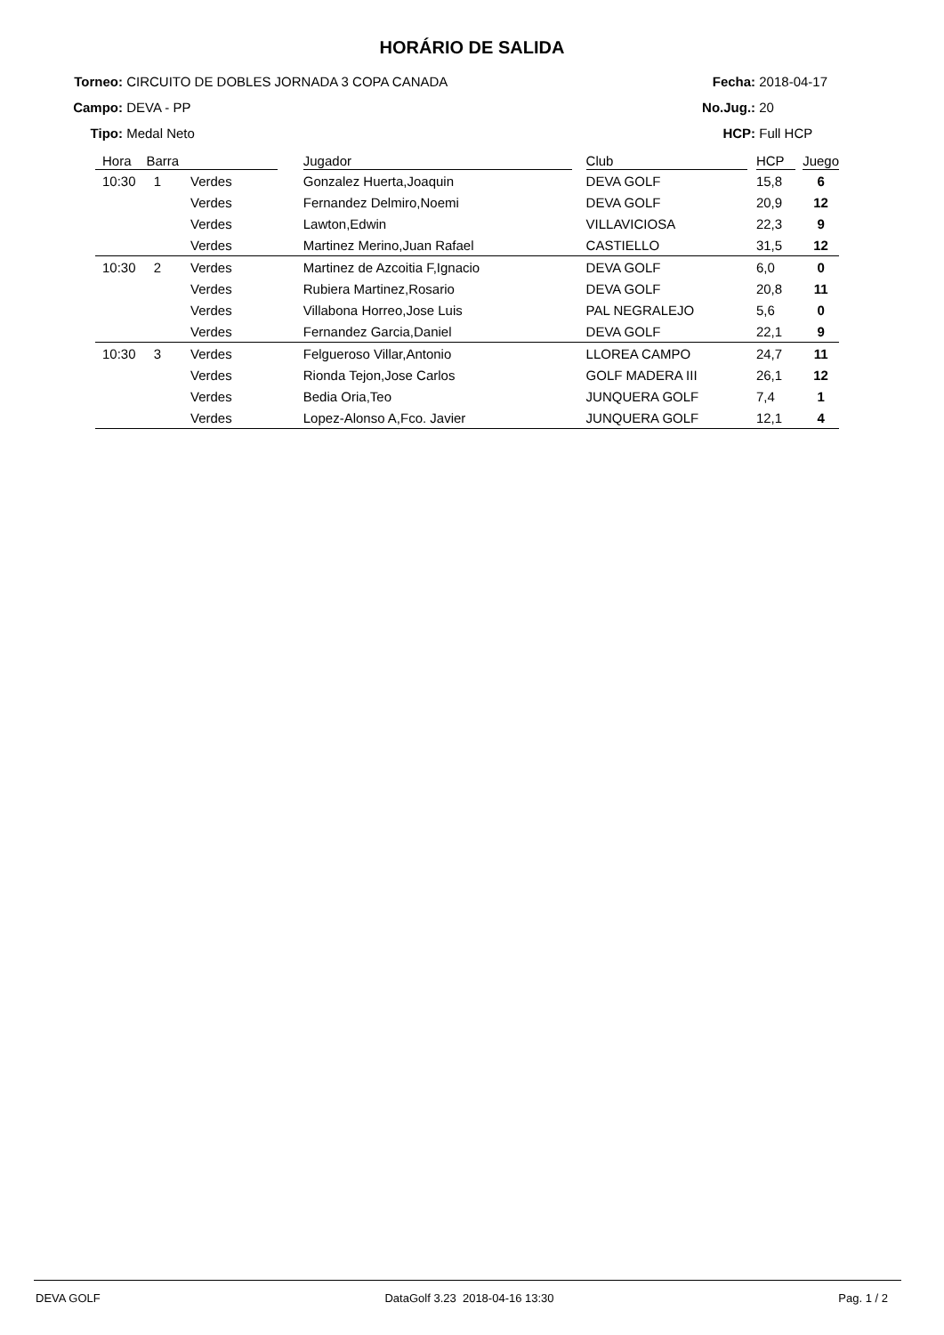HORÁRIO DE SALIDA
Torneo: CIRCUITO DE DOBLES JORNADA 3 COPA CANADA
Campo: DEVA - PP
Tipo: Medal Neto
Fecha: 2018-04-17
No.Jug.: 20
HCP: Full HCP
| Hora | Barra | | | Jugador | | Club | | HCP | | Juego |
| --- | --- | --- | --- | --- | --- | --- | --- | --- | --- | --- |
| 10:30 | 1 | Verdes | | Gonzalez Huerta,Joaquin | | DEVA GOLF | | 15,8 | | 6 |
| | | Verdes | | Fernandez Delmiro,Noemi | | DEVA GOLF | | 20,9 | | 12 |
| | | Verdes | | Lawton,Edwin | | VILLAVICIOSA | | 22,3 | | 9 |
| | | Verdes | | Martinez Merino,Juan Rafael | | CASTIELLO | | 31,5 | | 12 |
| 10:30 | 2 | Verdes | | Martinez de Azcoitia F,Ignacio | | DEVA GOLF | | 6,0 | | 0 |
| | | Verdes | | Rubiera Martinez,Rosario | | DEVA GOLF | | 20,8 | | 11 |
| | | Verdes | | Villabona Horreo,Jose Luis | | PAL NEGRALEJO | | 5,6 | | 0 |
| | | Verdes | | Fernandez Garcia,Daniel | | DEVA GOLF | | 22,1 | | 9 |
| 10:30 | 3 | Verdes | | Felgueroso Villar,Antonio | | LLOREA CAMPO | | 24,7 | | 11 |
| | | Verdes | | Rionda Tejon,Jose Carlos | | GOLF MADERA III | | 26,1 | | 12 |
| | | Verdes | | Bedia Oria,Teo | | JUNQUERA GOLF | | 7,4 | | 1 |
| | | Verdes | | Lopez-Alonso A,Fco. Javier | | JUNQUERA GOLF | | 12,1 | | 4 |
DEVA GOLF DataGolf 3.23 2018-04-16 13:30 Pag. 1 / 2